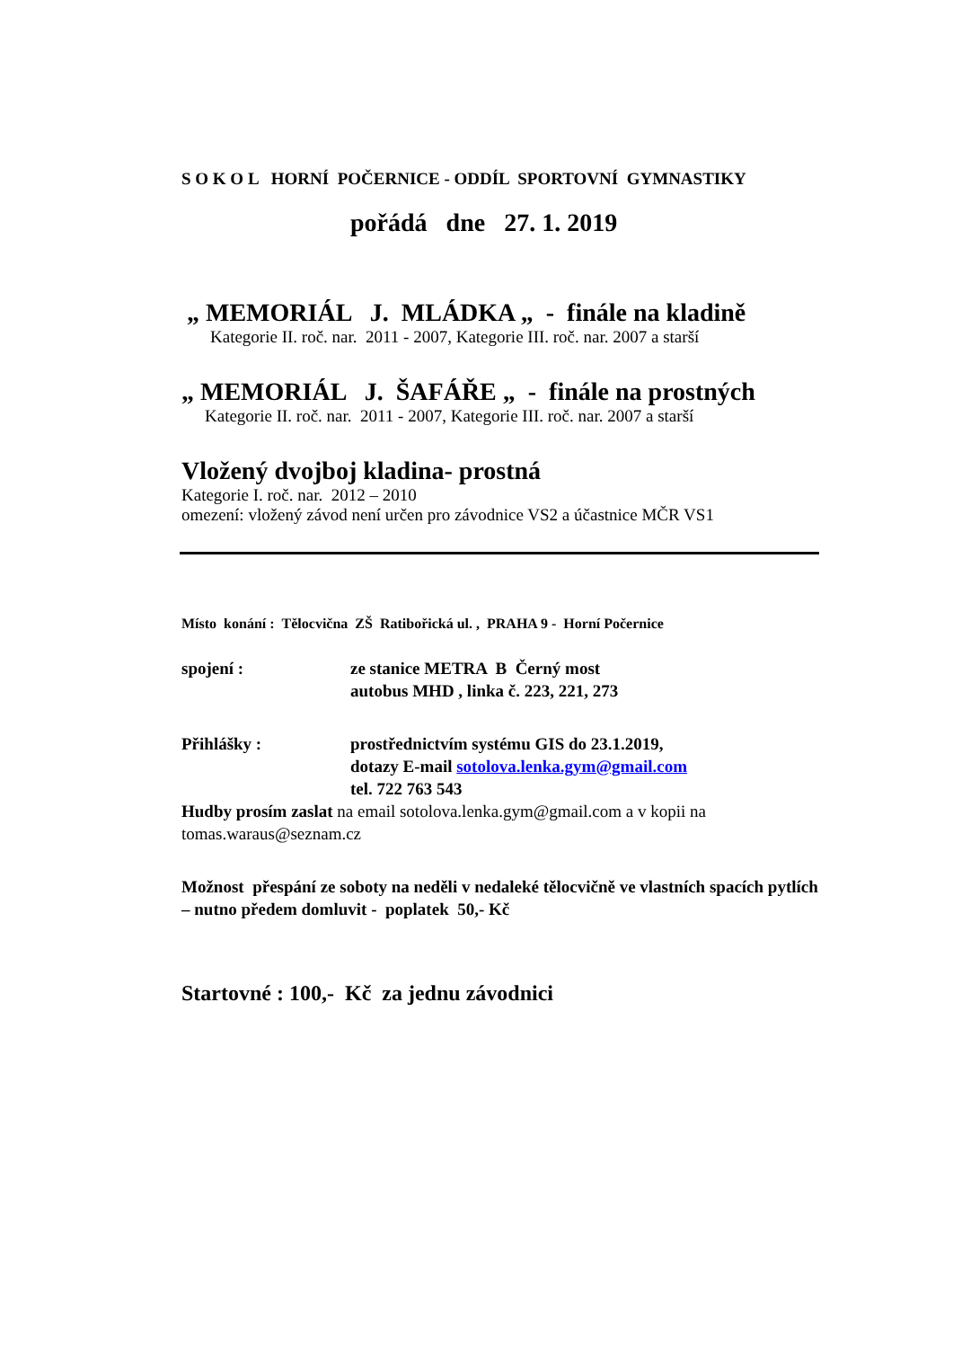S O K O L HORNÍ POČERNICE - ODDÍL SPORTOVNÍ GYMNASTIKY
pořádá dne 27. 1. 2019
„ MEMORIÁL J. MLÁDKA „ - finále na kladině
Kategorie II. roč. nar. 2011 - 2007, Kategorie III. roč. nar. 2007 a starší
„ MEMORIÁL J. ŠAFÁŘE „ - finále na prostných
Kategorie II. roč. nar. 2011 - 2007, Kategorie III. roč. nar. 2007 a starší
Vložený dvojboj kladina- prostná
Kategorie I. roč. nar. 2012 – 2010
omezení: vložený závod není určen pro závodnice VS2 a účastnice MČR VS1
Místo konání : Tělocvična ZŠ Ratibořická ul. , PRAHA 9 - Horní Počernice
spojení : ze stanice METRA B Černý most
autobus MHD , linka č. 223, 221, 273
Přihlášky : prostřednictvím systému GIS do 23.1.2019,
dotazy E-mail sotolova.lenka.gym@gmail.com
tel. 722 763 543
Hudby prosím zaslat na email sotolova.lenka.gym@gmail.com a v kopii na tomas.waraus@seznam.cz
Možnost přespání ze soboty na neděli v nedaleké tělocvičně ve vlastních spacích pytlích – nutno předem domluvit - poplatek 50,- Kč
Startovné : 100,- Kč za jednu závodnici